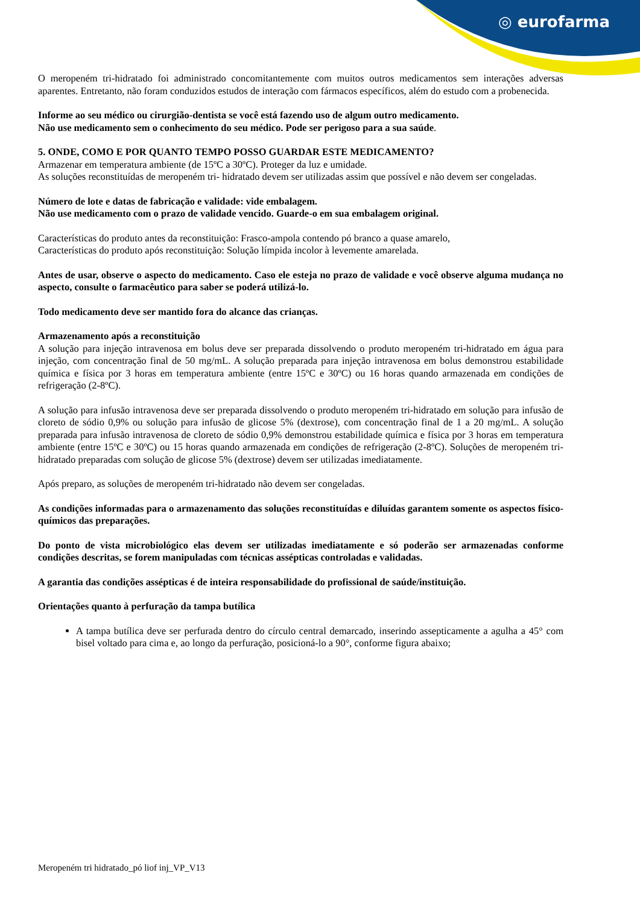◎ eurofarma
O meropeném tri-hidratado foi administrado concomitantemente com muitos outros medicamentos sem interações adversas aparentes. Entretanto, não foram conduzidos estudos de interação com fármacos específicos, além do estudo com a probenecida.
Informe ao seu médico ou cirurgião-dentista se você está fazendo uso de algum outro medicamento.
Não use medicamento sem o conhecimento do seu médico. Pode ser perigoso para a sua saúde.
5. ONDE, COMO E POR QUANTO TEMPO POSSO GUARDAR ESTE MEDICAMENTO?
Armazenar em temperatura ambiente (de 15ºC a 30ºC). Proteger da luz e umidade.
As soluções reconstituídas de meropeném tri- hidratado devem ser utilizadas assim que possível e não devem ser congeladas.
Número de lote e datas de fabricação e validade: vide embalagem.
Não use medicamento com o prazo de validade vencido. Guarde-o em sua embalagem original.
Características do produto antes da reconstituição: Frasco-ampola contendo pó branco a quase amarelo,
Características do produto após reconstituição: Solução límpida incolor à levemente amarelada.
Antes de usar, observe o aspecto do medicamento. Caso ele esteja no prazo de validade e você observe alguma mudança no aspecto, consulte o farmacêutico para saber se poderá utilizá-lo.
Todo medicamento deve ser mantido fora do alcance das crianças.
Armazenamento após a reconstituição
A solução para injeção intravenosa em bolus deve ser preparada dissolvendo o produto meropeném tri-hidratado em água para injeção, com concentração final de 50 mg/mL. A solução preparada para injeção intravenosa em bolus demonstrou estabilidade química e física por 3 horas em temperatura ambiente (entre 15ºC e 30ºC) ou 16 horas quando armazenada em condições de refrigeração (2-8ºC).
A solução para infusão intravenosa deve ser preparada dissolvendo o produto meropeném tri-hidratado em solução para infusão de cloreto de sódio 0,9% ou solução para infusão de glicose 5% (dextrose), com concentração final de 1 a 20 mg/mL. A solução preparada para infusão intravenosa de cloreto de sódio 0,9% demonstrou estabilidade química e física por 3 horas em temperatura ambiente (entre 15ºC e 30ºC) ou 15 horas quando armazenada em condições de refrigeração (2-8ºC). Soluções de meropeném tri-hidratado preparadas com solução de glicose 5% (dextrose) devem ser utilizadas imediatamente.
Após preparo, as soluções de meropeném tri-hidratado não devem ser congeladas.
As condições informadas para o armazenamento das soluções reconstituídas e diluídas garantem somente os aspectos físico-químicos das preparações.
Do ponto de vista microbiológico elas devem ser utilizadas imediatamente e só poderão ser armazenadas conforme condições descritas, se forem manipuladas com técnicas assépticas controladas e validadas.
A garantia das condições assépticas é de inteira responsabilidade do profissional de saúde/instituição.
Orientações quanto à perfuração da tampa butílica
A tampa butílica deve ser perfurada dentro do círculo central demarcado, inserindo assepticamente a agulha a 45° com bisel voltado para cima e, ao longo da perfuração, posicioná-lo a 90°, conforme figura abaixo;
Meropeném tri hidratado_pó liof inj_VP_V13